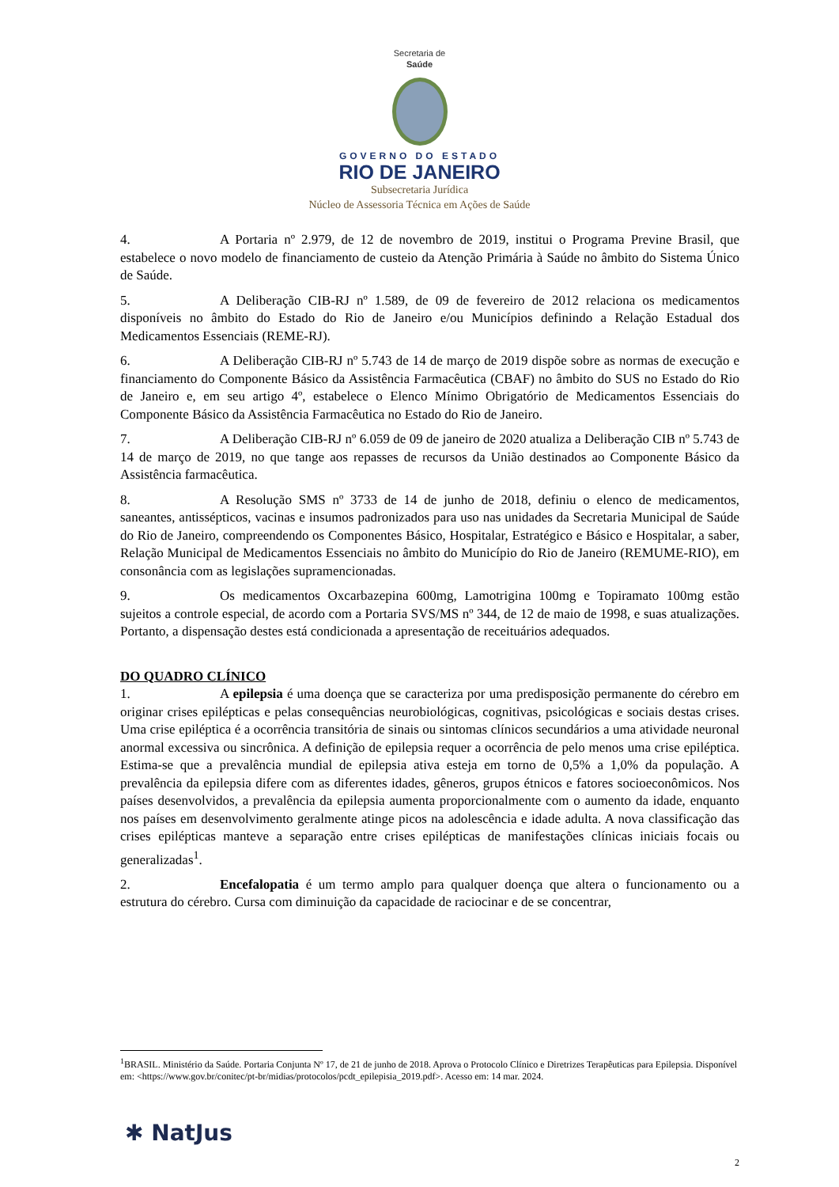Secretaria de
Saúde
GOVERNO DO ESTADO
RIO DE JANEIRO
Subsecretaria Jurídica
Núcleo de Assessoria Técnica em Ações de Saúde
4. A Portaria nº 2.979, de 12 de novembro de 2019, institui o Programa Previne Brasil, que estabelece o novo modelo de financiamento de custeio da Atenção Primária à Saúde no âmbito do Sistema Único de Saúde.
5. A Deliberação CIB-RJ nº 1.589, de 09 de fevereiro de 2012 relaciona os medicamentos disponíveis no âmbito do Estado do Rio de Janeiro e/ou Municípios definindo a Relação Estadual dos Medicamentos Essenciais (REME-RJ).
6. A Deliberação CIB-RJ nº 5.743 de 14 de março de 2019 dispõe sobre as normas de execução e financiamento do Componente Básico da Assistência Farmacêutica (CBAF) no âmbito do SUS no Estado do Rio de Janeiro e, em seu artigo 4º, estabelece o Elenco Mínimo Obrigatório de Medicamentos Essenciais do Componente Básico da Assistência Farmacêutica no Estado do Rio de Janeiro.
7. A Deliberação CIB-RJ nº 6.059 de 09 de janeiro de 2020 atualiza a Deliberação CIB nº 5.743 de 14 de março de 2019, no que tange aos repasses de recursos da União destinados ao Componente Básico da Assistência farmacêutica.
8. A Resolução SMS nº 3733 de 14 de junho de 2018, definiu o elenco de medicamentos, saneantes, antissépticos, vacinas e insumos padronizados para uso nas unidades da Secretaria Municipal de Saúde do Rio de Janeiro, compreendendo os Componentes Básico, Hospitalar, Estratégico e Básico e Hospitalar, a saber, Relação Municipal de Medicamentos Essenciais no âmbito do Município do Rio de Janeiro (REMUME-RIO), em consonância com as legislações supramencionadas.
9. Os medicamentos Oxcarbazepina 600mg, Lamotrigina 100mg e Topiramato 100mg estão sujeitos a controle especial, de acordo com a Portaria SVS/MS nº 344, de 12 de maio de 1998, e suas atualizações. Portanto, a dispensação destes está condicionada a apresentação de receituários adequados.
DO QUADRO CLÍNICO
1. A epilepsia é uma doença que se caracteriza por uma predisposição permanente do cérebro em originar crises epilépticas e pelas consequências neurobiológicas, cognitivas, psicológicas e sociais destas crises. Uma crise epiléptica é a ocorrência transitória de sinais ou sintomas clínicos secundários a uma atividade neuronal anormal excessiva ou sincrônica. A definição de epilepsia requer a ocorrência de pelo menos uma crise epiléptica. Estima-se que a prevalência mundial de epilepsia ativa esteja em torno de 0,5% a 1,0% da população. A prevalência da epilepsia difere com as diferentes idades, gêneros, grupos étnicos e fatores socioeconômicos. Nos países desenvolvidos, a prevalência da epilepsia aumenta proporcionalmente com o aumento da idade, enquanto nos países em desenvolvimento geralmente atinge picos na adolescência e idade adulta. A nova classificação das crises epilépticas manteve a separação entre crises epilépticas de manifestações clínicas iniciais focais ou generalizadas<sup>1</sup>.
2. Encefalopatia é um termo amplo para qualquer doença que altera o funcionamento ou a estrutura do cérebro. Cursa com diminuição da capacidade de raciocinar e de se concentrar,
<sup>1</sup> BRASIL. Ministério da Saúde. Portaria Conjunta Nº 17, de 21 de junho de 2018. Aprova o Protocolo Clínico e Diretrizes Terapêuticas para Epilepsia. Disponível em: <https://www.gov.br/conitec/pt-br/midias/protocolos/pcdt_epilepisia_2019.pdf>. Acesso em: 14 mar. 2024.
✱ NatJus
2